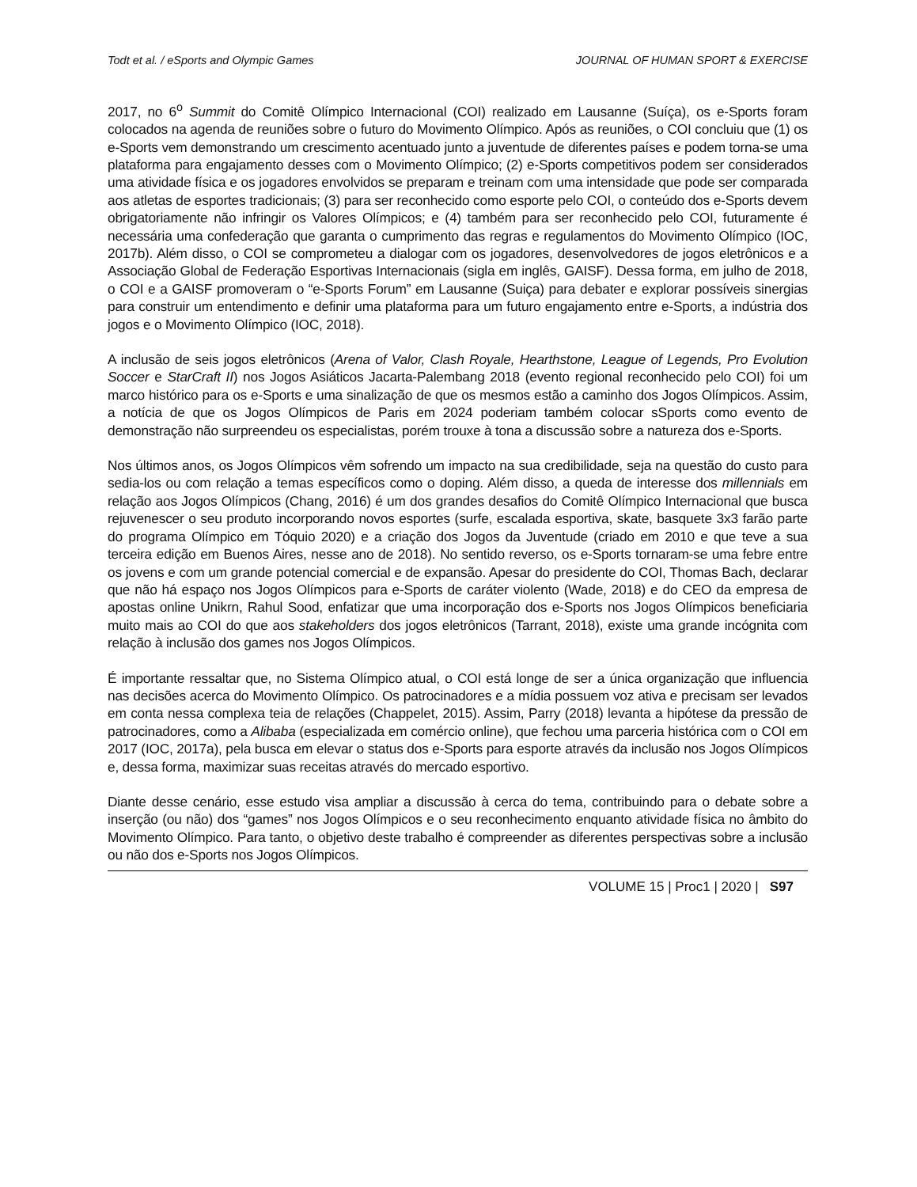Todt et al. / eSports and Olympic Games JOURNAL OF HUMAN SPORT & EXERCISE
2017, no 6<sup>o</sup> Summit do Comitê Olímpico Internacional (COI) realizado em Lausanne (Suíça), os e-Sports foram colocados na agenda de reuniões sobre o futuro do Movimento Olímpico. Após as reuniões, o COI concluiu que (1) os e-Sports vem demonstrando um crescimento acentuado junto a juventude de diferentes países e podem torna-se uma plataforma para engajamento desses com o Movimento Olímpico; (2) e-Sports competitivos podem ser considerados uma atividade física e os jogadores envolvidos se preparam e treinam com uma intensidade que pode ser comparada aos atletas de esportes tradicionais; (3) para ser reconhecido como esporte pelo COI, o conteúdo dos e-Sports devem obrigatoriamente não infringir os Valores Olímpicos; e (4) também para ser reconhecido pelo COI, futuramente é necessária uma confederação que garanta o cumprimento das regras e regulamentos do Movimento Olímpico (IOC, 2017b). Além disso, o COI se comprometeu a dialogar com os jogadores, desenvolvedores de jogos eletrônicos e a Associação Global de Federação Esportivas Internacionais (sigla em inglês, GAISF). Dessa forma, em julho de 2018, o COI e a GAISF promoveram o “e-Sports Forum” em Lausanne (Suiça) para debater e explorar possíveis sinergias para construir um entendimento e definir uma plataforma para um futuro engajamento entre e-Sports, a indústria dos jogos e o Movimento Olímpico (IOC, 2018).
A inclusão de seis jogos eletrônicos (Arena of Valor, Clash Royale, Hearthstone, League of Legends, Pro Evolution Soccer e StarCraft II) nos Jogos Asiáticos Jacarta-Palembang 2018 (evento regional reconhecido pelo COI) foi um marco histórico para os e-Sports e uma sinalização de que os mesmos estão a caminho dos Jogos Olímpicos. Assim, a notícia de que os Jogos Olímpicos de Paris em 2024 poderiam também colocar sSports como evento de demonstração não surpreendeu os especialistas, porém trouxe à tona a discussão sobre a natureza dos e-Sports.
Nos últimos anos, os Jogos Olímpicos vêm sofrendo um impacto na sua credibilidade, seja na questão do custo para sedia-los ou com relação a temas específicos como o doping. Além disso, a queda de interesse dos millennials em relação aos Jogos Olímpicos (Chang, 2016) é um dos grandes desafios do Comitê Olímpico Internacional que busca rejuvenescer o seu produto incorporando novos esportes (surfe, escalada esportiva, skate, basquete 3x3 farão parte do programa Olímpico em Tóquio 2020) e a criação dos Jogos da Juventude (criado em 2010 e que teve a sua terceira edição em Buenos Aires, nesse ano de 2018). No sentido reverso, os e-Sports tornaram-se uma febre entre os jovens e com um grande potencial comercial e de expansão. Apesar do presidente do COI, Thomas Bach, declarar que não há espaço nos Jogos Olímpicos para e-Sports de caráter violento (Wade, 2018) e do CEO da empresa de apostas online Unikrn, Rahul Sood, enfatizar que uma incorporação dos e-Sports nos Jogos Olímpicos beneficiaria muito mais ao COI do que aos stakeholders dos jogos eletrônicos (Tarrant, 2018), existe uma grande incógnita com relação à inclusão dos games nos Jogos Olímpicos.
É importante ressaltar que, no Sistema Olímpico atual, o COI está longe de ser a única organização que influencia nas decisões acerca do Movimento Olímpico. Os patrocinadores e a mídia possuem voz ativa e precisam ser levados em conta nessa complexa teia de relações (Chappelet, 2015). Assim, Parry (2018) levanta a hipótese da pressão de patrocinadores, como a Alibaba (especializada em comércio online), que fechou uma parceria histórica com o COI em 2017 (IOC, 2017a), pela busca em elevar o status dos e-Sports para esporte através da inclusão nos Jogos Olímpicos e, dessa forma, maximizar suas receitas através do mercado esportivo.
Diante desse cenário, esse estudo visa ampliar a discussão à cerca do tema, contribuindo para o debate sobre a inserção (ou não) dos “games” nos Jogos Olímpicos e o seu reconhecimento enquanto atividade física no âmbito do Movimento Olímpico. Para tanto, o objetivo deste trabalho é compreender as diferentes perspectivas sobre a inclusão ou não dos e-Sports nos Jogos Olímpicos.
VOLUME 15 | Proc1 | 2020 | S97